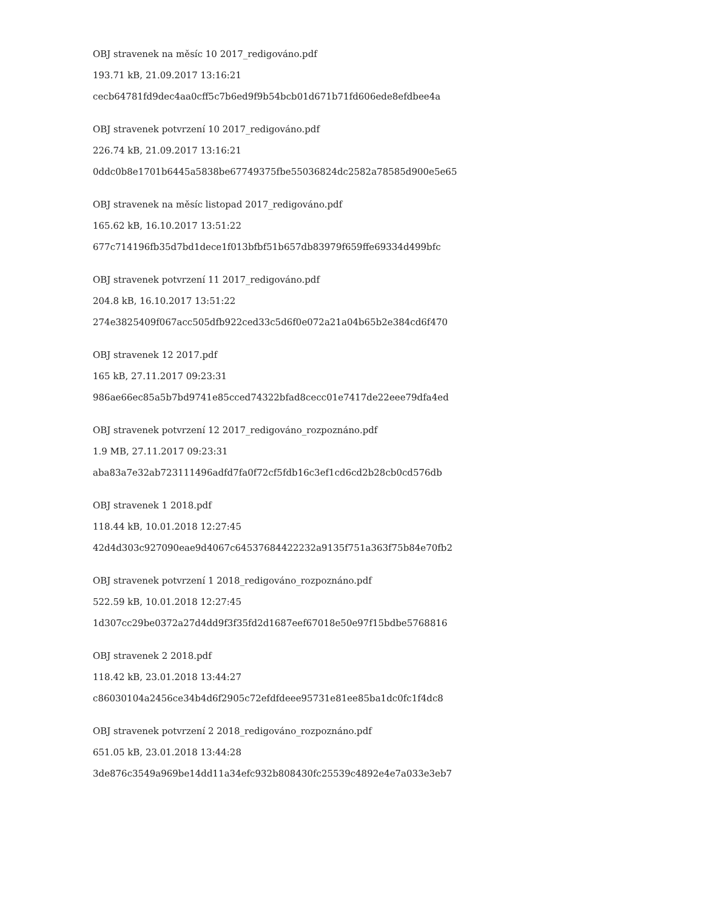OBJ stravenek na měsíc 10 2017_redigováno.pdf
193.71 kB, 21.09.2017 13:16:21
cecb64781fd9dec4aa0cff5c7b6ed9f9b54bcb01d671b71fd606ede8efdbee4a
OBJ stravenek potvrzení 10 2017_redigováno.pdf
226.74 kB, 21.09.2017 13:16:21
0ddc0b8e1701b6445a5838be67749375fbe55036824dc2582a78585d900e5e65
OBJ stravenek na měsíc listopad 2017_redigováno.pdf
165.62 kB, 16.10.2017 13:51:22
677c714196fb35d7bd1dece1f013bfbf51b657db83979f659ffe69334d499bfc
OBJ stravenek potvrzení 11 2017_redigováno.pdf
204.8 kB, 16.10.2017 13:51:22
274e3825409f067acc505dfb922ced33c5d6f0e072a21a04b65b2e384cd6f470
OBJ stravenek 12 2017.pdf
165 kB, 27.11.2017 09:23:31
986ae66ec85a5b7bd9741e85cced74322bfad8cecc01e7417de22eee79dfa4ed
OBJ stravenek potvrzení 12 2017_redigováno_rozpoznáno.pdf
1.9 MB, 27.11.2017 09:23:31
aba83a7e32ab723111496adfd7fa0f72cf5fdb16c3ef1cd6cd2b28cb0cd576db
OBJ stravenek 1 2018.pdf
118.44 kB, 10.01.2018 12:27:45
42d4d303c927090eae9d4067c64537684422232a9135f751a363f75b84e70fb2
OBJ stravenek potvrzení 1 2018_redigováno_rozpoznáno.pdf
522.59 kB, 10.01.2018 12:27:45
1d307cc29be0372a27d4dd9f3f35fd2d1687eef67018e50e97f15bdbe5768816
OBJ stravenek 2 2018.pdf
118.42 kB, 23.01.2018 13:44:27
c86030104a2456ce34b4d6f2905c72efdfdeee95731e81ee85ba1dc0fc1f4dc8
OBJ stravenek potvrzení 2 2018_redigováno_rozpoznáno.pdf
651.05 kB, 23.01.2018 13:44:28
3de876c3549a969be14dd11a34efc932b808430fc25539c4892e4e7a033e3eb7